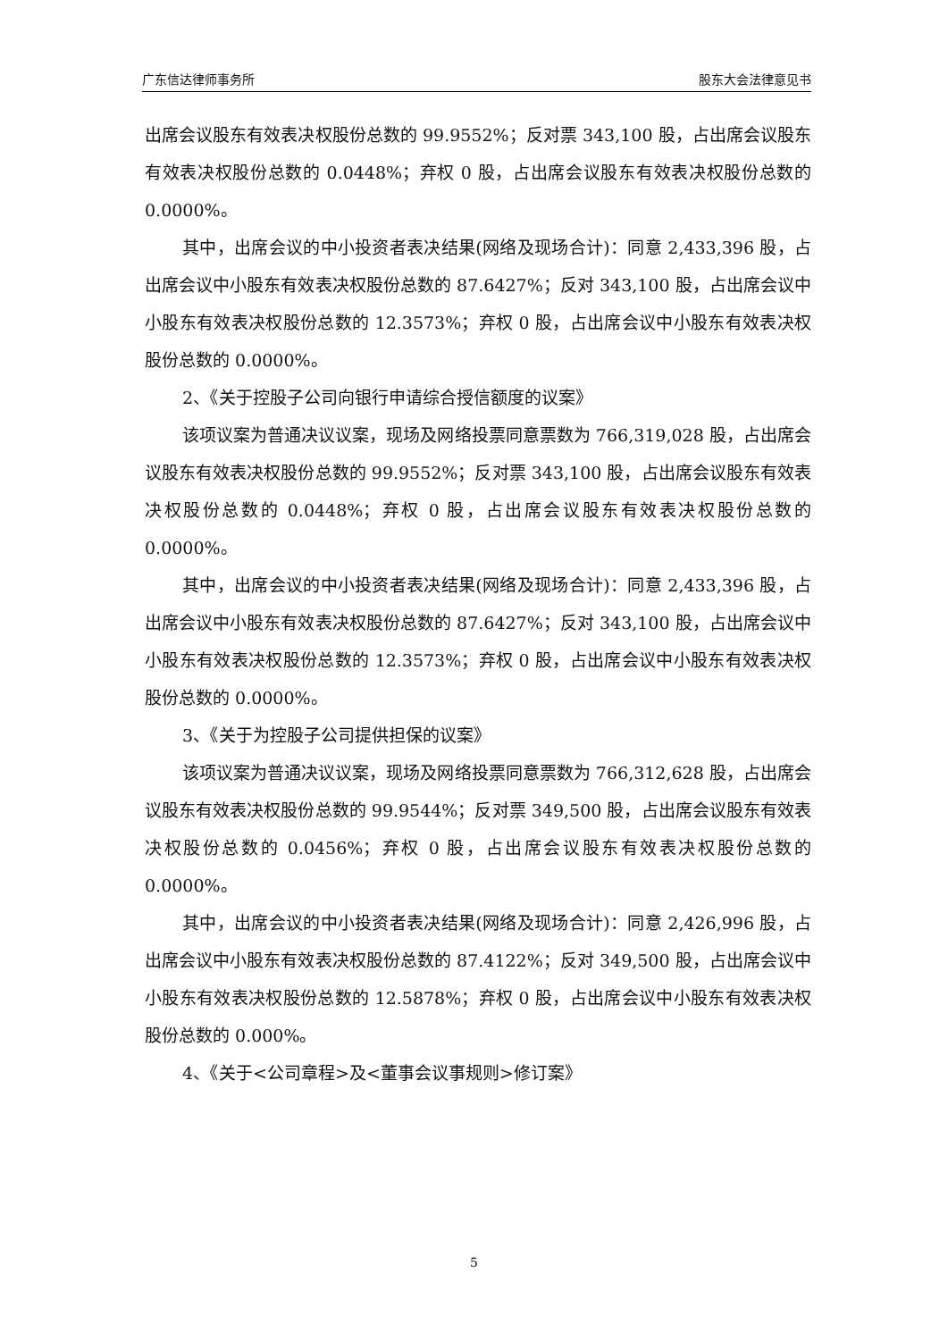广东信达律师事务所 股东大会法律意见书
出席会议股东有效表决权股份总数的 99.9552%；反对票 343,100 股，占出席会议股东有效表决权股份总数的 0.0448%；弃权 0 股，占出席会议股东有效表决权股份总数的 0.0000%。
其中，出席会议的中小投资者表决结果(网络及现场合计)：同意 2,433,396 股，占出席会议中小股东有效表决权股份总数的 87.6427%；反对 343,100 股，占出席会议中小股东有效表决权股份总数的 12.3573%；弃权 0 股，占出席会议中小股东有效表决权股份总数的 0.0000%。
2、《关于控股子公司向银行申请综合授信额度的议案》
该项议案为普通决议议案，现场及网络投票同意票数为 766,319,028 股，占出席会议股东有效表决权股份总数的 99.9552%；反对票 343,100 股，占出席会议股东有效表决权股份总数的 0.0448%；弃权 0 股，占出席会议股东有效表决权股份总数的 0.0000%。
其中，出席会议的中小投资者表决结果(网络及现场合计)：同意 2,433,396 股，占出席会议中小股东有效表决权股份总数的 87.6427%；反对 343,100 股，占出席会议中小股东有效表决权股份总数的 12.3573%；弃权 0 股，占出席会议中小股东有效表决权股份总数的 0.0000%。
3、《关于为控股子公司提供担保的议案》
该项议案为普通决议议案，现场及网络投票同意票数为 766,312,628 股，占出席会议股东有效表决权股份总数的 99.9544%；反对票 349,500 股，占出席会议股东有效表决权股份总数的 0.0456%；弃权 0 股，占出席会议股东有效表决权股份总数的 0.0000%。
其中，出席会议的中小投资者表决结果(网络及现场合计)：同意 2,426,996 股，占出席会议中小股东有效表决权股份总数的 87.4122%；反对 349,500 股，占出席会议中小股东有效表决权股份总数的 12.5878%；弃权 0 股，占出席会议中小股东有效表决权股份总数的 0.000%。
4、《关于<公司章程>及<董事会议事规则>修订案》
5